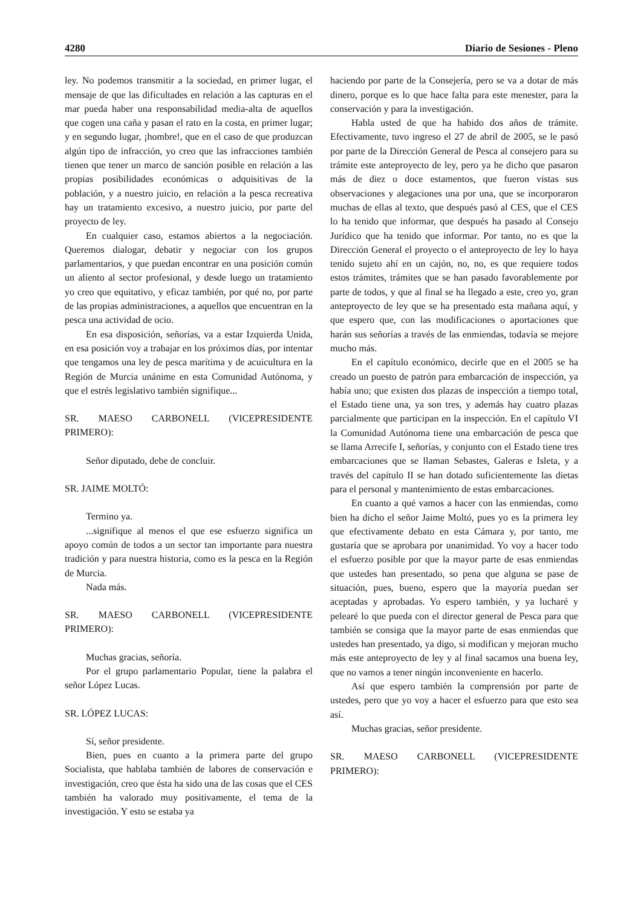4280 Diario de Sesiones - Pleno
ley. No podemos transmitir a la sociedad, en primer lugar, el mensaje de que las dificultades en relación a las capturas en el mar pueda haber una responsabilidad media-alta de aquellos que cogen una caña y pasan el rato en la costa, en primer lugar; y en segundo lugar, ¡hombre!, que en el caso de que produzcan algún tipo de infracción, yo creo que las infracciones también tienen que tener un marco de sanción posible en relación a las propias posibilidades económicas o adquisitivas de la población, y a nuestro juicio, en relación a la pesca recreativa hay un tratamiento excesivo, a nuestro juicio, por parte del proyecto de ley.
En cualquier caso, estamos abiertos a la negociación. Queremos dialogar, debatir y negociar con los grupos parlamentarios, y que puedan encontrar en una posición común un aliento al sector profesional, y desde luego un tratamiento yo creo que equitativo, y eficaz también, por qué no, por parte de las propias administraciones, a aquellos que encuentran en la pesca una actividad de ocio.
En esa disposición, señorías, va a estar Izquierda Unida, en esa posición voy a trabajar en los próximos días, por intentar que tengamos una ley de pesca marítima y de acuicultura en la Región de Murcia unánime en esta Comunidad Autónoma, y que el estrés legislativo también signifique...
SR. MAESO CARBONELL (VICEPRESIDENTE PRIMERO):
Señor diputado, debe de concluir.
SR. JAIME MOLTÓ:
Termino ya.
...signifique al menos el que ese esfuerzo significa un apoyo común de todos a un sector tan importante para nuestra tradición y para nuestra historia, como es la pesca en la Región de Murcia.
Nada más.
SR. MAESO CARBONELL (VICEPRESIDENTE PRIMERO):
Muchas gracias, señoría.
Por el grupo parlamentario Popular, tiene la palabra el señor López Lucas.
SR. LÓPEZ LUCAS:
Sí, señor presidente.
Bien, pues en cuanto a la primera parte del grupo Socialista, que hablaba también de labores de conservación e investigación, creo que ésta ha sido una de las cosas que el CES también ha valorado muy positivamente, el tema de la investigación. Y esto se estaba ya
haciendo por parte de la Consejería, pero se va a dotar de más dinero, porque es lo que hace falta para este menester, para la conservación y para la investigación.
Habla usted de que ha habido dos años de trámite. Efectivamente, tuvo ingreso el 27 de abril de 2005, se le pasó por parte de la Dirección General de Pesca al consejero para su trámite este anteproyecto de ley, pero ya he dicho que pasaron más de diez o doce estamentos, que fueron vistas sus observaciones y alegaciones una por una, que se incorporaron muchas de ellas al texto, que después pasó al CES, que el CES lo ha tenido que informar, que después ha pasado al Consejo Jurídico que ha tenido que informar. Por tanto, no es que la Dirección General el proyecto o el anteproyecto de ley lo haya tenido sujeto ahí en un cajón, no, no, es que requiere todos estos trámites, trámites que se han pasado favorablemente por parte de todos, y que al final se ha llegado a este, creo yo, gran anteproyecto de ley que se ha presentado esta mañana aquí, y que espero que, con las modificaciones o aportaciones que harán sus señorías a través de las enmiendas, todavía se mejore mucho más.
En el capítulo económico, decirle que en el 2005 se ha creado un puesto de patrón para embarcación de inspección, ya había uno; que existen dos plazas de inspección a tiempo total, el Estado tiene una, ya son tres, y además hay cuatro plazas parcialmente que participan en la inspección. En el capítulo VI la Comunidad Autónoma tiene una embarcación de pesca que se llama Arrecife I, señorías, y conjunto con el Estado tiene tres embarcaciones que se llaman Sebastes, Galeras e Isleta, y a través del capítulo II se han dotado suficientemente las dietas para el personal y mantenimiento de estas embarcaciones.
En cuanto a qué vamos a hacer con las enmiendas, como bien ha dicho el señor Jaime Moltó, pues yo es la primera ley que efectivamente debato en esta Cámara y, por tanto, me gustaría que se aprobara por unanimidad. Yo voy a hacer todo el esfuerzo posible por que la mayor parte de esas enmiendas que ustedes han presentado, so pena que alguna se pase de situación, pues, bueno, espero que la mayoría puedan ser aceptadas y aprobadas. Yo espero también, y ya lucharé y pelearé lo que pueda con el director general de Pesca para que también se consiga que la mayor parte de esas enmiendas que ustedes han presentado, ya digo, si modifican y mejoran mucho más este anteproyecto de ley y al final sacamos una buena ley, que no vamos a tener ningún inconveniente en hacerlo.
Así que espero también la comprensión por parte de ustedes, pero que yo voy a hacer el esfuerzo para que esto sea así.
Muchas gracias, señor presidente.
SR. MAESO CARBONELL (VICEPRESIDENTE PRIMERO):